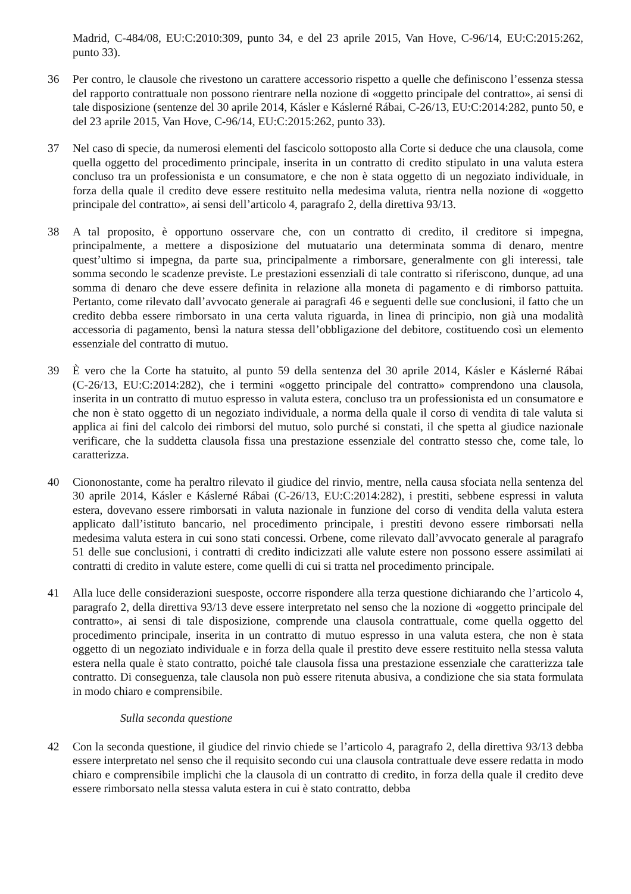Madrid, C‑484/08, EU:C:2010:309, punto 34, e del 23 aprile 2015, Van Hove, C‑96/14, EU:C:2015:262, punto 33).
36 Per contro, le clausole che rivestono un carattere accessorio rispetto a quelle che definiscono l’essenza stessa del rapporto contrattuale non possono rientrare nella nozione di «oggetto principale del contratto», ai sensi di tale disposizione (sentenze del 30 aprile 2014, Kásler e Káslerné Rábai, C‑26/13, EU:C:2014:282, punto 50, e del 23 aprile 2015, Van Hove, C‑96/14, EU:C:2015:262, punto 33).
37 Nel caso di specie, da numerosi elementi del fascicolo sottoposto alla Corte si deduce che una clausola, come quella oggetto del procedimento principale, inserita in un contratto di credito stipulato in una valuta estera concluso tra un professionista e un consumatore, e che non è stata oggetto di un negoziato individuale, in forza della quale il credito deve essere restituito nella medesima valuta, rientra nella nozione di «oggetto principale del contratto», ai sensi dell’articolo 4, paragrafo 2, della direttiva 93/13.
38 A tal proposito, è opportuno osservare che, con un contratto di credito, il creditore si impegna, principalmente, a mettere a disposizione del mutuatario una determinata somma di denaro, mentre quest’ultimo si impegna, da parte sua, principalmente a rimborsare, generalmente con gli interessi, tale somma secondo le scadenze previste. Le prestazioni essenziali di tale contratto si riferiscono, dunque, ad una somma di denaro che deve essere definita in relazione alla moneta di pagamento e di rimborso pattuita. Pertanto, come rilevato dall’avvocato generale ai paragrafi 46 e seguenti delle sue conclusioni, il fatto che un credito debba essere rimborsato in una certa valuta riguarda, in linea di principio, non già una modalità accessoria di pagamento, bensì la natura stessa dell’obbligazione del debitore, costituendo così un elemento essenziale del contratto di mutuo.
39 È vero che la Corte ha statuito, al punto 59 della sentenza del 30 aprile 2014, Kásler e Káslerné Rábai (C‑26/13, EU:C:2014:282), che i termini «oggetto principale del contratto» comprendono una clausola, inserita in un contratto di mutuo espresso in valuta estera, concluso tra un professionista ed un consumatore e che non è stato oggetto di un negoziato individuale, a norma della quale il corso di vendita di tale valuta si applica ai fini del calcolo dei rimborsi del mutuo, solo purché si constati, il che spetta al giudice nazionale verificare, che la suddetta clausola fissa una prestazione essenziale del contratto stesso che, come tale, lo caratterizza.
40 Ciononostante, come ha peraltro rilevato il giudice del rinvio, mentre, nella causa sfociata nella sentenza del 30 aprile 2014, Kásler e Káslerné Rábai (C‑26/13, EU:C:2014:282), i prestiti, sebbene espressi in valuta estera, dovevano essere rimborsati in valuta nazionale in funzione del corso di vendita della valuta estera applicato dall’istituto bancario, nel procedimento principale, i prestiti devono essere rimborsati nella medesima valuta estera in cui sono stati concessi. Orbene, come rilevato dall’avvocato generale al paragrafo 51 delle sue conclusioni, i contratti di credito indicizzati alle valute estere non possono essere assimilati ai contratti di credito in valute estere, come quelli di cui si tratta nel procedimento principale.
41 Alla luce delle considerazioni suesposte, occorre rispondere alla terza questione dichiarando che l’articolo 4, paragrafo 2, della direttiva 93/13 deve essere interpretato nel senso che la nozione di «oggetto principale del contratto», ai sensi di tale disposizione, comprende una clausola contrattuale, come quella oggetto del procedimento principale, inserita in un contratto di mutuo espresso in una valuta estera, che non è stata oggetto di un negoziato individuale e in forza della quale il prestito deve essere restituito nella stessa valuta estera nella quale è stato contratto, poiché tale clausola fissa una prestazione essenziale che caratterizza tale contratto. Di conseguenza, tale clausola non può essere ritenuta abusiva, a condizione che sia stata formulata in modo chiaro e comprensibile.
Sulla seconda questione
42 Con la seconda questione, il giudice del rinvio chiede se l’articolo 4, paragrafo 2, della direttiva 93/13 debba essere interpretato nel senso che il requisito secondo cui una clausola contrattuale deve essere redatta in modo chiaro e comprensibile implichi che la clausola di un contratto di credito, in forza della quale il credito deve essere rimborsato nella stessa valuta estera in cui è stato contratto, debba